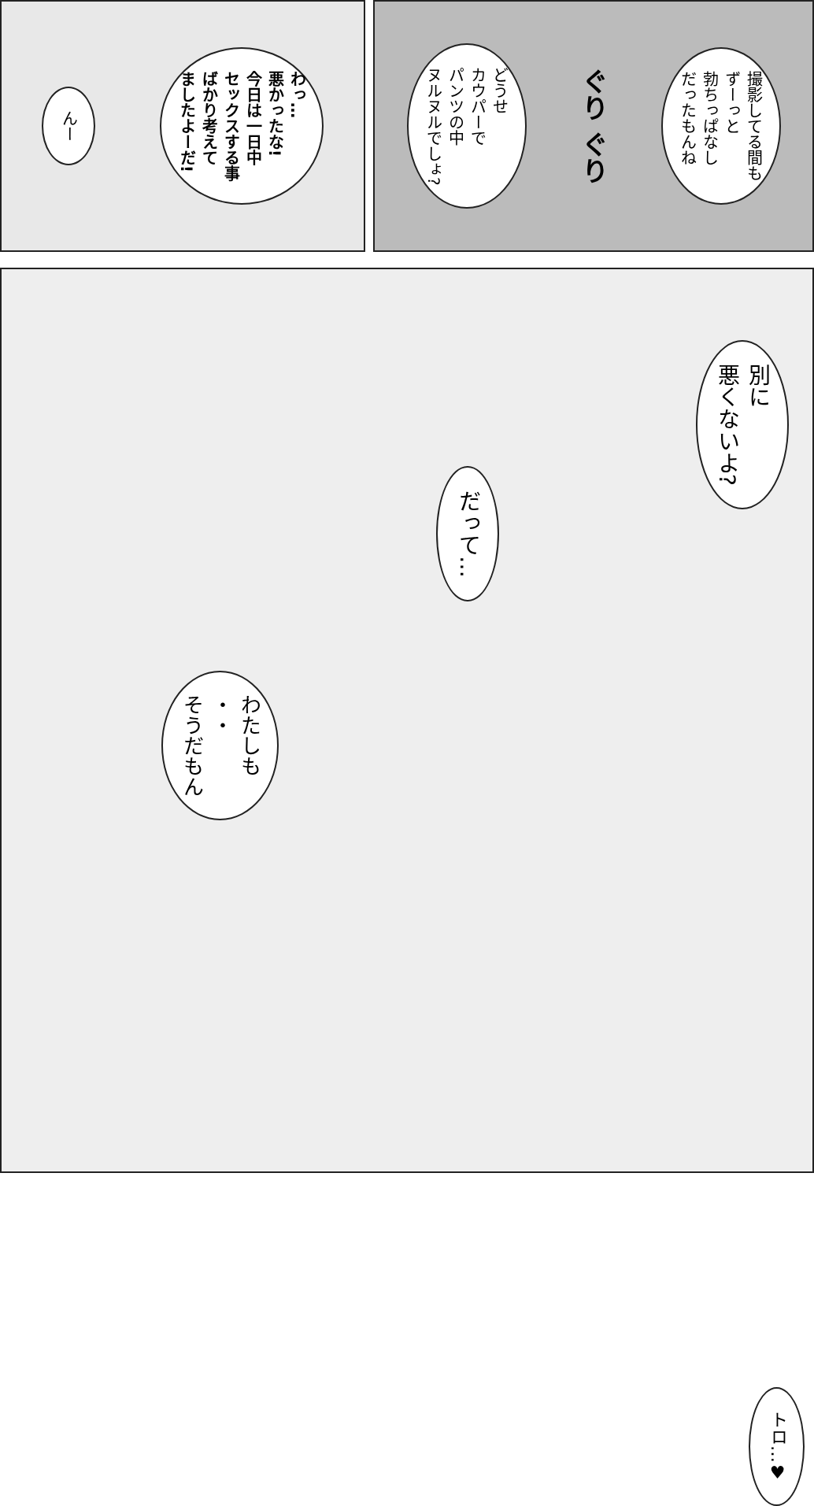撮影してる間も
ずーっと
勃ちっぱなし
だったもんね
ぐり ぐり
どうせ
カウパーで
パンツの中
ヌルヌルでしょ?
わっ…
悪かったな!
今日は一日中
セックスする事
ばかり考えて
ましたよーだ!
んー
別に
悪くないよ?
だって…
わたしも
・・
そうだもん
トロ…♥